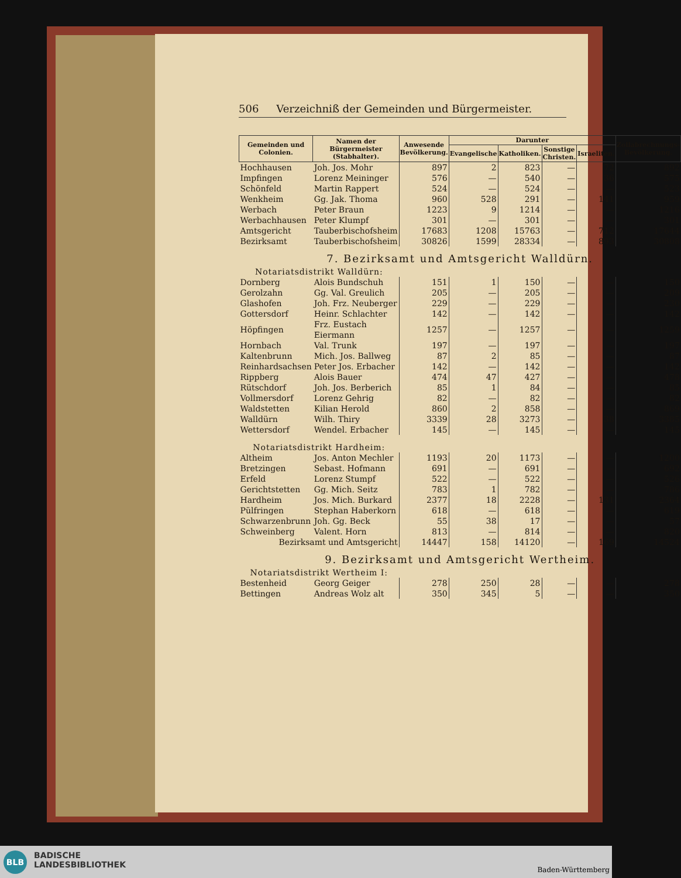506 Verzeichniß der Gemeinden und Bürgermeister.
| Gemeinden und Colonien. | Namen der Bürgermeister (Stabhalter). | Anwesende Bevölkerung. | Darunter | | | | Zollabrechnungs-Bevölkerung. |
| --- | --- | --- | --- | --- | --- | --- | --- |
| | | | Evangelische | Katholiken. | Sonstige Christen. | Israeliten. | |
| Hochhausen | Joh. Jos. Mohr | 897 | 2 | 823 | — | 72 | 892 |
| Impfingen | Lorenz Meininger | 576 | — | 540 | — | 36 | 575 |
| Schönfeld | Martin Rappert | 524 | — | 524 | — | — | 523 |
| Wenkheim | Gg. Jak. Thoma | 960 | 528 | 291 | — | 141 | 959 |
| Werbach | Peter Braun | 1223 | 9 | 1214 | — | — | 1216 |
| Werbachhausen | Peter Klumpf | 301 | — | 301 | — | — | 301 |
| Amtsgericht | Tauberbischofsheim | 17683 | 1208 | 15763 | — | 712 | 17644 |
| Bezirksamt | Tauberbischofsheim | 30826 | 1599 | 28334 | — | 893 | 30808 |
| 7. Bezirksamt und Amtsgericht Walldürn. | | | | | | | |
| Notariatsdistrikt Walldürn: | | | | | | | |
| Dornberg | Alois Bundschuh | 151 | 1 | 150 | — | — | 150 |
| Gerolzahn | Gg. Val. Greulich | 205 | — | 205 | — | — | 209 |
| Glashofen | Joh. Frz. Neuberger | 229 | — | 229 | — | — | 230 |
| Gottersdorf | Heinr. Schlachter | 142 | — | 142 | — | — | 142 |
| Höpfingen | Frz. Eustach Eiermann | 1257 | — | 1257 | — | — | 1259 |
| Hornbach | Val. Trunk | 197 | — | 197 | — | — | 197 |
| Kaltenbrunn | Mich. Jos. Ballweg | 87 | 2 | 85 | — | — | 87 |
| Reinhardsachsen | Peter Jos. Erbacher | 142 | — | 142 | — | — | 142 |
| Rippberg | Alois Bauer | 474 | 47 | 427 | — | — | 478 |
| Rütschdorf | Joh. Jos. Berberich | 85 | 1 | 84 | — | — | 85 |
| Vollmersdorf | Lorenz Gehrig | 82 | — | 82 | — | — | 82 |
| Waldstetten | Kilian Herold | 860 | 2 | 858 | — | — | 869 |
| Walldürn | Wilh. Thiry | 3339 | 28 | 3273 | — | 38 | 3385 |
| Wettersdorf | Wendel. Erbacher | 145 | — | 145 | — | — | 145 |
| Notariatsdistrikt Hardheim: | | | | | | | |
| Altheim | Jos. Anton Mechler | 1193 | 20 | 1173 | — | — | 1200 |
| Bretzingen | Sebast. Hofmann | 691 | — | 691 | — | — | 692 |
| Erfeld | Lorenz Stumpf | 522 | — | 522 | — | — | 526 |
| Gerichtstetten | Gg. Mich. Seitz | 783 | 1 | 782 | — | — | 786 |
| Hardheim | Jos. Mich. Burkard | 2377 | 18 | 2228 | — | 131 | 2364 |
| Pülfringen | Stephan Haberkorn | 618 | — | 618 | — | — | 619 |
| Schwarzenbrunn | Joh. Gg. Beck | 55 | 38 | 17 | — | — | 57 |
| Schweinberg | Valent. Horn | 813 | — | 814 | — | — | 820 |
| Bezirksamt und Amtsgericht | | 14447 | 158 | 14120 | — | 169 | 14524 |
| 9. Bezirksamt und Amtsgericht Wertheim. | | | | | | | |
| Notariatsdistrikt Wertheim I: | | | | | | | |
| Bestenheid | Georg Geiger | 278 | 250 | 28 | — | — | 278 |
| Bettingen | Andreas Wolz alt | 350 | 345 | 5 | — | — | 350 |
BLB
BADISCHE
LANDESBIBLIOTHEK
Baden-Württemberg